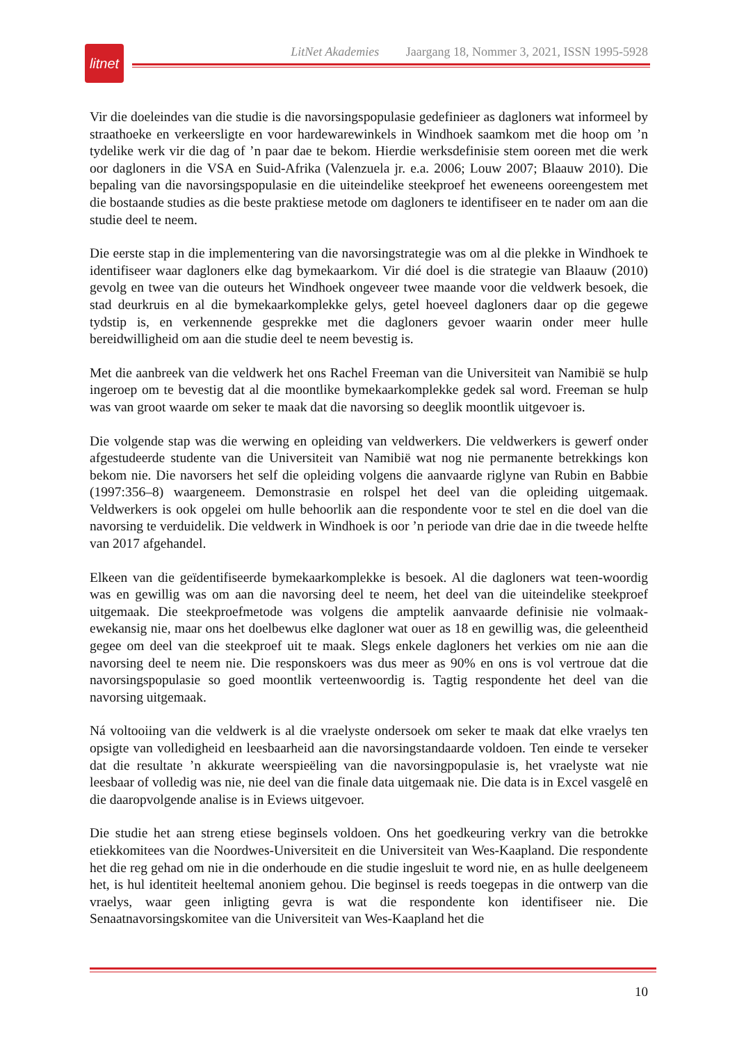litnet
LitNet Akademies Jaargang 18, Nommer 3, 2021, ISSN 1995-5928
Vir die doeleindes van die studie is die navorsingspopulasie gedefinieer as dagloners wat informeel by straathoeke en verkeersligte en voor hardewarewinkels in Windhoek saamkom met die hoop om ’n tydelike werk vir die dag of ’n paar dae te bekom. Hierdie werksdefinisie stem ooreen met die werk oor dagloners in die VSA en Suid-Afrika (Valenzuela jr. e.a. 2006; Louw 2007; Blaauw 2010). Die bepaling van die navorsingspopulasie en die uiteindelike steekproef het eweneens ooreengestem met die bostaande studies as die beste praktiese metode om dagloners te identifiseer en te nader om aan die studie deel te neem.
Die eerste stap in die implementering van die navorsingstrategie was om al die plekke in Windhoek te identifiseer waar dagloners elke dag bymekaarkom. Vir dié doel is die strategie van Blaauw (2010) gevolg en twee van die outeurs het Windhoek ongeveer twee maande voor die veldwerk besoek, die stad deurkruis en al die bymekaarkomplekke gelys, getel hoeveel dagloners daar op die gegewe tydstip is, en verkennende gesprekke met die dagloners gevoer waarin onder meer hulle bereidwilligheid om aan die studie deel te neem bevestig is.
Met die aanbreek van die veldwerk het ons Rachel Freeman van die Universiteit van Namibië se hulp ingeroep om te bevestig dat al die moontlike bymekaarkomplekke gedek sal word. Freeman se hulp was van groot waarde om seker te maak dat die navorsing so deeglik moontlik uitgevoer is.
Die volgende stap was die werwing en opleiding van veldwerkers. Die veldwerkers is gewerf onder afgestudeerde studente van die Universiteit van Namibië wat nog nie permanente betrekkings kon bekom nie. Die navorsers het self die opleiding volgens die aanvaarde riglyne van Rubin en Babbie (1997:356–8) waargeneem. Demonstrasie en rolspel het deel van die opleiding uitgemaak. Veldwerkers is ook opgelei om hulle behoorlik aan die respondente voor te stel en die doel van die navorsing te verduidelik. Die veldwerk in Windhoek is oor ’n periode van drie dae in die tweede helfte van 2017 afgehandel.
Elkeen van die geïdentifiseerde bymekaarkomplekke is besoek. Al die dagloners wat teen-woordig was en gewillig was om aan die navorsing deel te neem, het deel van die uiteindelike steekproef uitgemaak. Die steekproefmetode was volgens die amptelik aanvaarde definisie nie volmaak-ewekansig nie, maar ons het doelbewus elke dagloner wat ouer as 18 en gewillig was, die geleentheid gegee om deel van die steekproef uit te maak. Slegs enkele dagloners het verkies om nie aan die navorsing deel te neem nie. Die responskoers was dus meer as 90% en ons is vol vertroue dat die navorsingspopulasie so goed moontlik verteenwoordig is. Tagtig respondente het deel van die navorsing uitgemaak.
Ná voltooiing van die veldwerk is al die vraelyste ondersoek om seker te maak dat elke vraelys ten opsigte van volledigheid en leesbaarheid aan die navorsingstandaarde voldoen. Ten einde te verseker dat die resultate ’n akkurate weerspieëling van die navorsingpopulasie is, het vraelyste wat nie leesbaar of volledig was nie, nie deel van die finale data uitgemaak nie. Die data is in Excel vasgelê en die daaropvolgende analise is in Eviews uitgevoer.
Die studie het aan streng etiese beginsels voldoen. Ons het goedkeuring verkry van die betrokke etiekkomitees van die Noordwes-Universiteit en die Universiteit van Wes-Kaapland. Die respondente het die reg gehad om nie in die onderhoude en die studie ingesluit te word nie, en as hulle deelgeneem het, is hul identiteit heeltemal anoniem gehou. Die beginsel is reeds toegepas in die ontwerp van die vraelys, waar geen inligting gevra is wat die respondente kon identifiseer nie. Die Senaatnavorsingskomitee van die Universiteit van Wes-Kaapland het die
10